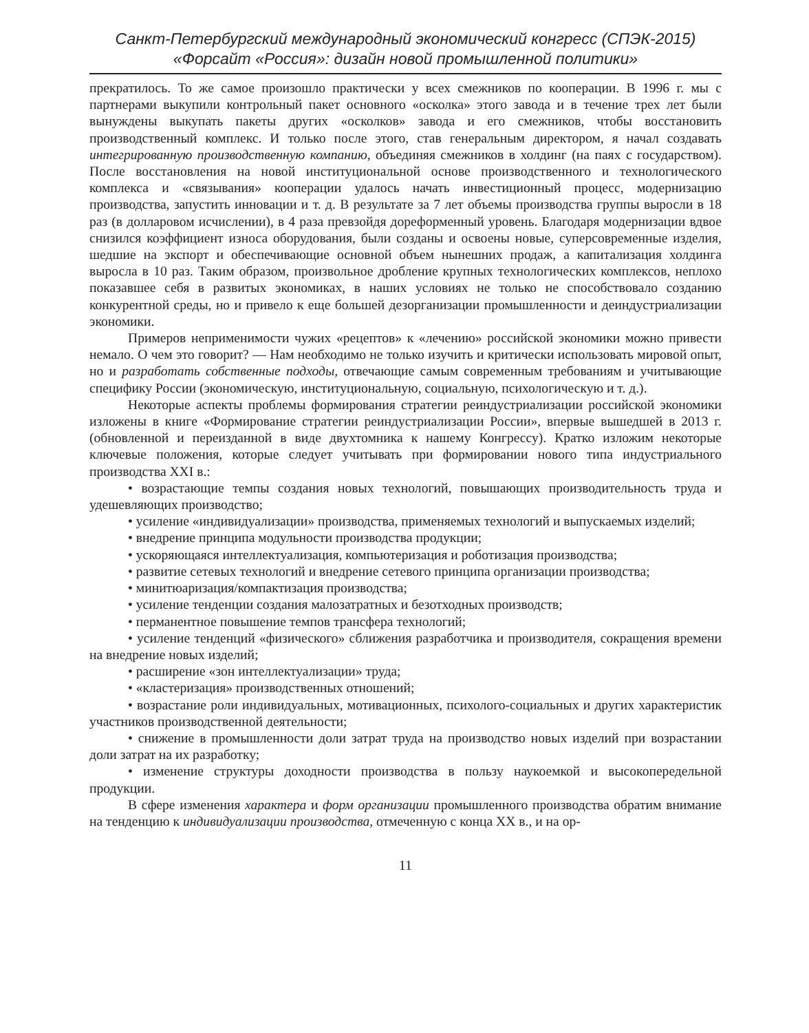Санкт-Петербургский международный экономический конгресс (СПЭК-2015)
«Форсайт «Россия»: дизайн новой промышленной политики»
прекратилось. То же самое произошло практически у всех смежников по кооперации. В 1996 г. мы с партнерами выкупили контрольный пакет основного «осколка» этого завода и в течение трех лет были вынуждены выкупать пакеты других «осколков» завода и его смежников, чтобы восстановить производственный комплекс. И только после этого, став генеральным директором, я начал создавать интегрированную производственную компанию, объединяя смежников в холдинг (на паях с государством). После восстановления на новой институциональной основе производственного и технологического комплекса и «связывания» кооперации удалось начать инвестиционный процесс, модернизацию производства, запустить инновации и т. д. В результате за 7 лет объемы производства группы выросли в 18 раз (в долларовом исчислении), в 4 раза превзойдя дореформенный уровень. Благодаря модернизации вдвое снизился коэффициент износа оборудования, были созданы и освоены новые, суперсовременные изделия, шедшие на экспорт и обеспечивающие основной объем нынешних продаж, а капитализация холдинга выросла в 10 раз. Таким образом, произвольное дробление крупных технологических комплексов, неплохо показавшее себя в развитых экономиках, в наших условиях не только не способствовало созданию конкурентной среды, но и привело к еще большей дезорганизации промышленности и деиндустриализации экономики.
Примеров неприменимости чужих «рецептов» к «лечению» российской экономики можно привести немало. О чем это говорит? — Нам необходимо не только изучить и критически использовать мировой опыт, но и разработать собственные подходы, отвечающие самым современным требованиям и учитывающие специфику России (экономическую, институциональную, социальную, психологическую и т. д.).
Некоторые аспекты проблемы формирования стратегии реиндустриализации российской экономики изложены в книге «Формирование стратегии реиндустриализации России», впервые вышедшей в 2013 г. (обновленной и переизданной в виде двухтомника к нашему Конгрессу). Кратко изложим некоторые ключевые положения, которые следует учитывать при формировании нового типа индустриального производства XXI в.:
• возрастающие темпы создания новых технологий, повышающих производительность труда и удешевляющих производство;
• усиление «индивидуализации» производства, применяемых технологий и выпускаемых изделий;
• внедрение принципа модульности производства продукции;
• ускоряющаяся интеллектуализация, компьютеризация и роботизация производства;
• развитие сетевых технологий и внедрение сетевого принципа организации производства;
• минитюаризация/компактизация производства;
• усиление тенденции создания малозатратных и безотходных производств;
• перманентное повышение темпов трансфера технологий;
• усиление тенденций «физического» сближения разработчика и производителя, сокращения времени на внедрение новых изделий;
• расширение «зон интеллектуализации» труда;
• «кластеризация» производственных отношений;
• возрастание роли индивидуальных, мотивационных, психолого-социальных и других характеристик участников производственной деятельности;
• снижение в промышленности доли затрат труда на производство новых изделий при возрастании доли затрат на их разработку;
• изменение структуры доходности производства в пользу наукоемкой и высокопередельной продукции.
В сфере изменения характера и форм организации промышленного производства обратим внимание на тенденцию к индивидуализации производства, отмеченную с конца XX в., и на ор-
11